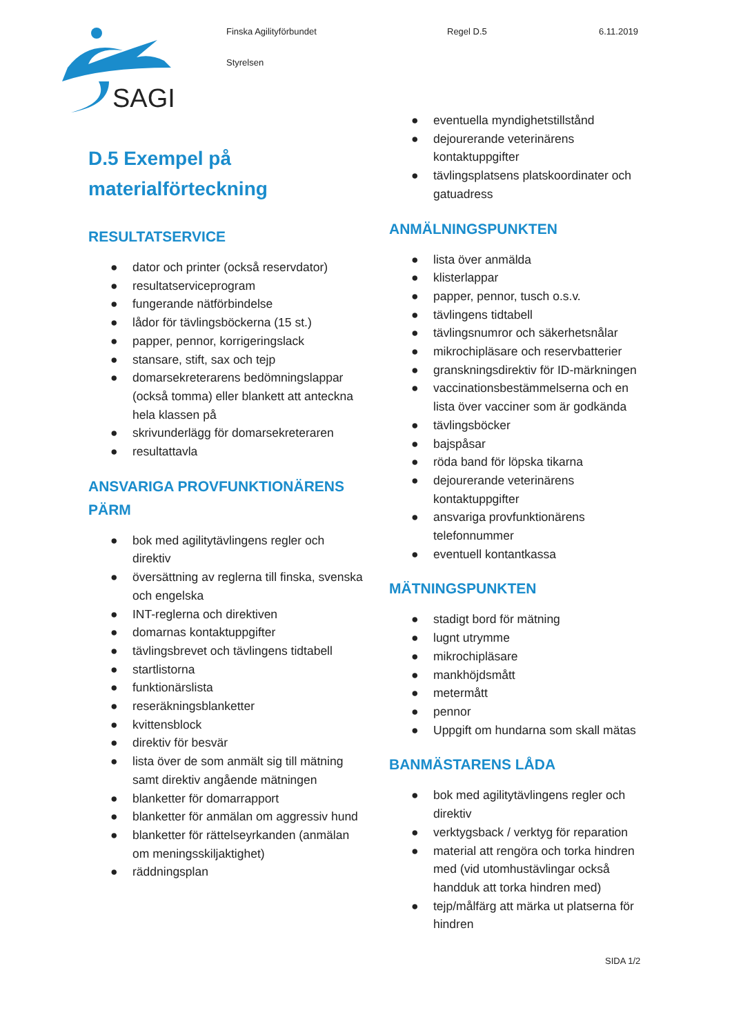SAGI
Finska Agilityförbundet
Styrelsen
Regel D.5 6.11.2019
D.5 Exempel på
materialförteckning
RESULTATSERVICE
● dator och printer (också reservdator)
● resultatserviceprogram
● fungerande nätförbindelse
● lådor för tävlingsböckerna (15 st.)
● papper, pennor, korrigeringslack
● stansare, stift, sax och tejp
● domarsekreterarens bedömningslappar (också tomma) eller blankett att anteckna hela klassen på
● skrivunderlägg för domarsekreteraren
● resultattavla
ANSVARIGA PROVFUNKTIONÄRENS PÄRM
● bok med agilitytävlingens regler och direktiv
● översättning av reglerna till finska, svenska och engelska
● INT-reglerna och direktiven
● domarnas kontaktuppgifter
● tävlingsbrevet och tävlingens tidtabell
● startlistorna
● funktionärslista
● reseräkningsblanketter
● kvittensblock
● direktiv för besvär
● lista över de som anmält sig till mätning samt direktiv angående mätningen
● blanketter för domarrapport
● blanketter för anmälan om aggressiv hund
● blanketter för rättelseyrkanden (anmälan om meningsskiljaktighet)
● räddningsplan
● eventuella myndighetstillstånd
● dejourerande veterinärens kontaktuppgifter
● tävlingsplatsens platskoordinater och gatuadress
ANMÄLNINGSPUNKTEN
● lista över anmälda
● klisterlappar
● papper, pennor, tusch o.s.v.
● tävlingens tidtabell
● tävlingsnumror och säkerhetsnålar
● mikrochipläsare och reservbatterier
● granskningsdirektiv för ID-märkningen
● vaccinationsbestämmelserna och en lista över vacciner som är godkända
● tävlingsböcker
● bajspåsar
● röda band för löpska tikarna
● dejourerande veterinärens kontaktuppgifter
● ansvariga provfunktionärens telefonnummer
● eventuell kontantkassa
MÄTNINGSPUNKTEN
● stadigt bord för mätning
● lugnt utrymme
● mikrochipläsare
● mankhöjdsmått
● metermått
● pennor
● Uppgift om hundarna som skall mätas
BANMÄSTARENS LÅDA
● bok med agilitytävlingens regler och direktiv
● verktygsback / verktyg för reparation
● material att rengöra och torka hindren med (vid utomhustävlingar också handduk att torka hindren med)
● tejp/målfärg att märka ut platserna för hindren
SIDA 1/2